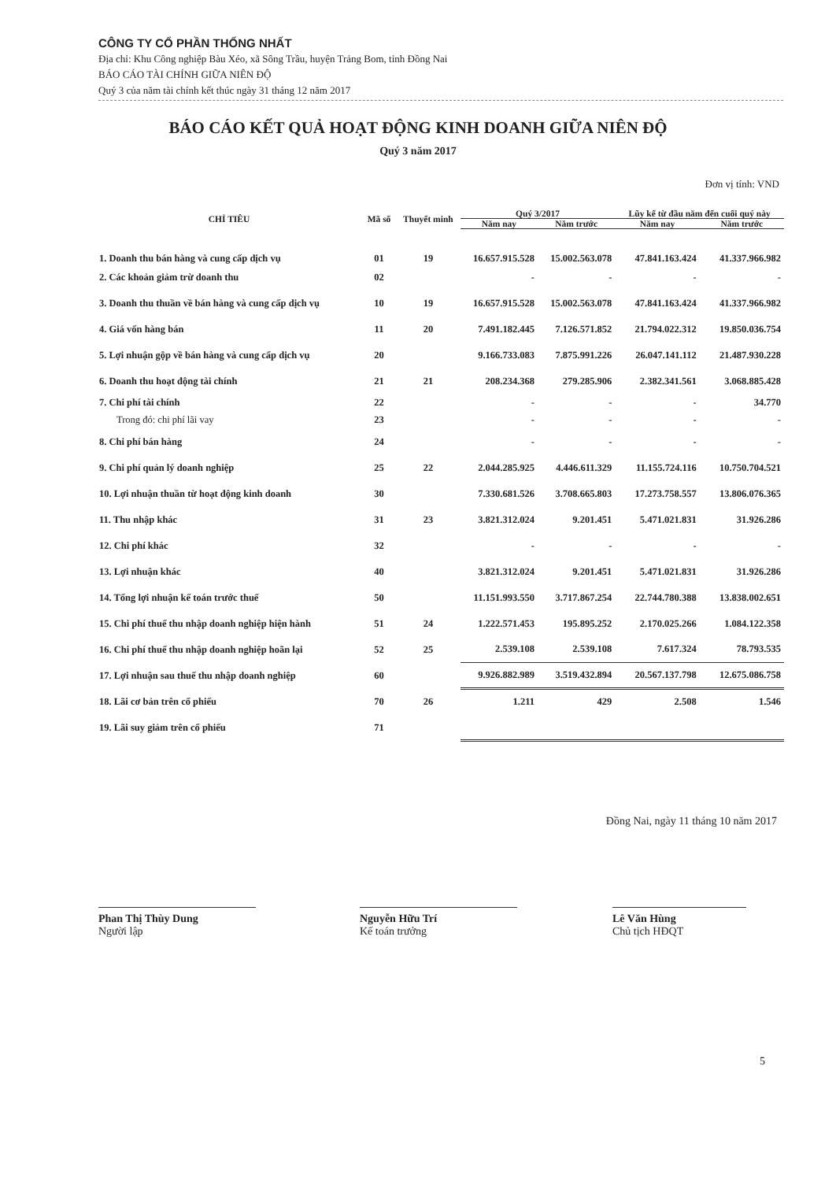CÔNG TY CỔ PHẦN THỐNG NHẤT
Địa chỉ: Khu Công nghiệp Bàu Xéo, xã Sông Trầu, huyện Trảng Bom, tỉnh Đồng Nai
BÁO CÁO TÀI CHÍNH GIỮA NIÊN ĐỘ
Quý 3 của năm tài chính kết thúc ngày 31 tháng 12 năm 2017
BÁO CÁO KẾT QUẢ HOẠT ĐỘNG KINH DOANH GIỮA NIÊN ĐỘ
Quý 3 năm 2017
Đơn vị tính: VND
| CHỈ TIÊU | Mã số | Thuyết minh | Quý 3/2017 | | Lũy kế từ đầu năm đến cuối quý này | |
| --- | --- | --- | --- | --- | --- | --- |
| | | | Năm nay | Năm trước | Năm nay | Năm trước |
| 1. Doanh thu bán hàng và cung cấp dịch vụ | 01 | 19 | 16.657.915.528 | 15.002.563.078 | 47.841.163.424 | 41.337.966.982 |
| 2. Các khoản giảm trừ doanh thu | 02 | | - | - | - | - |
| 3. Doanh thu thuần về bán hàng và cung cấp dịch vụ | 10 | 19 | 16.657.915.528 | 15.002.563.078 | 47.841.163.424 | 41.337.966.982 |
| 4. Giá vốn hàng bán | 11 | 20 | 7.491.182.445 | 7.126.571.852 | 21.794.022.312 | 19.850.036.754 |
| 5. Lợi nhuận gộp về bán hàng và cung cấp dịch vụ | 20 | | 9.166.733.083 | 7.875.991.226 | 26.047.141.112 | 21.487.930.228 |
| 6. Doanh thu hoạt động tài chính | 21 | 21 | 208.234.368 | 279.285.906 | 2.382.341.561 | 3.068.885.428 |
| 7. Chi phí tài chính | 22 | | - | - | - | 34.770 |
| Trong đó: chi phí lãi vay | 23 | | - | - | - | - |
| 8. Chi phí bán hàng | 24 | | - | - | - | - |
| 9. Chi phí quản lý doanh nghiệp | 25 | 22 | 2.044.285.925 | 4.446.611.329 | 11.155.724.116 | 10.750.704.521 |
| 10. Lợi nhuận thuần từ hoạt động kinh doanh | 30 | | 7.330.681.526 | 3.708.665.803 | 17.273.758.557 | 13.806.076.365 |
| 11. Thu nhập khác | 31 | 23 | 3.821.312.024 | 9.201.451 | 5.471.021.831 | 31.926.286 |
| 12. Chi phí khác | 32 | | - | - | - | - |
| 13. Lợi nhuận khác | 40 | | 3.821.312.024 | 9.201.451 | 5.471.021.831 | 31.926.286 |
| 14. Tổng lợi nhuận kế toán trước thuế | 50 | | 11.151.993.550 | 3.717.867.254 | 22.744.780.388 | 13.838.002.651 |
| 15. Chi phí thuế thu nhập doanh nghiệp hiện hành | 51 | 24 | 1.222.571.453 | 195.895.252 | 2.170.025.266 | 1.084.122.358 |
| 16. Chi phí thuế thu nhập doanh nghiệp hoãn lại | 52 | 25 | 2.539.108 | 2.539.108 | 7.617.324 | 78.793.535 |
| 17. Lợi nhuận sau thuế thu nhập doanh nghiệp | 60 | | 9.926.882.989 | 3.519.432.894 | 20.567.137.798 | 12.675.086.758 |
| 18. Lãi cơ bản trên cổ phiếu | 70 | 26 | 1.211 | 429 | 2.508 | 1.546 |
| 19. Lãi suy giảm trên cổ phiếu | 71 | | | | | |
Đồng Nai, ngày 11 tháng 10 năm 2017
Phan Thị Thùy Dung
Người lập
Nguyễn Hữu Trí
Kế toán trưởng
Lê Văn Hùng
Chủ tịch HĐQT
5